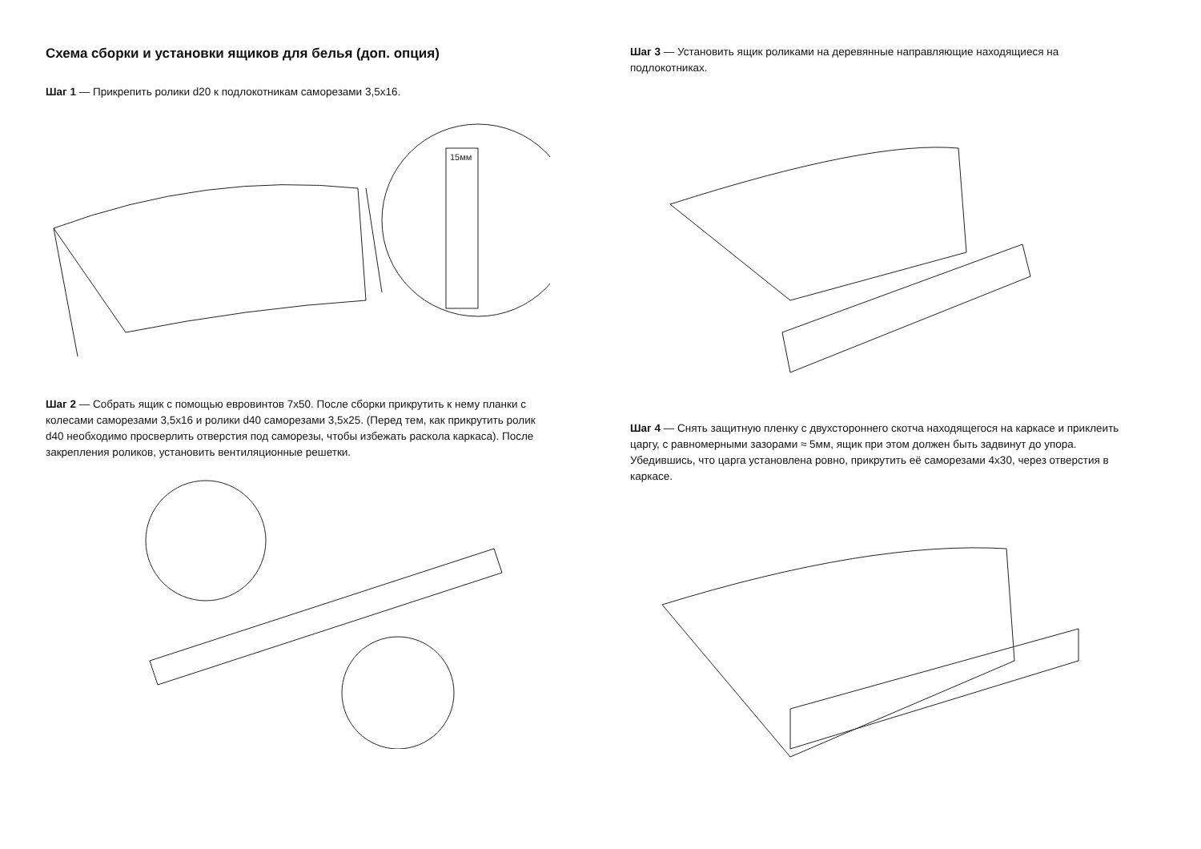Схема сборки и установки ящиков для белья (доп. опция)
Шаг 1 — Прикрепить ролики d20 к подлокотникам саморезами 3,5х16.
15мм
Шаг 2 — Собрать ящик с помощью евровинтов 7х50. После сборки прикрутить к нему планки с колесами саморезами 3,5х16 и ролики d40 саморезами 3,5х25. (Перед тем, как прикрутить ролик d40 необходимо просверлить отверстия под саморезы, чтобы избежать раскола каркаса). После закрепления роликов, установить вентиляционные решетки.
Шаг 3 — Установить ящик роликами на деревянные направляющие находящиеся на подлокотниках.
Шаг 4 — Снять защитную пленку с двухстороннего скотча находящегося на каркасе и приклеить царгу, с равномерными зазорами ≈ 5мм, ящик при этом должен быть задвинут до упора. Убедившись, что царга установлена ровно, прикрутить её саморезами 4х30, через отверстия в каркасе.